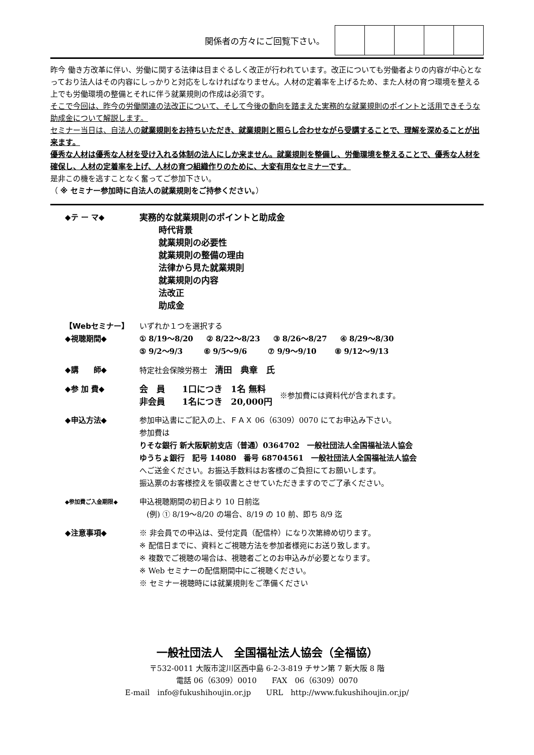関係者の方々にご回覧下さい。
昨今 働き方改革に伴い、労働に関する法律は目まぐるしく改正が行われています。改正についても労働者よりの内容が中心となっており法人はその内容にしっかりと対応をしなければなりません。人材の定着率を上げるため、また人材の育つ環境を整える上でも労働環境の整備とそれに伴う就業規則の作成は必須です。
そこで今回は、昨今の労働関連の法改正について、そして今後の動向を踏まえた実務的な就業規則のポイントと活用できそうな助成金について解説します。
セミナー当日は、自法人の就業規則をお持ちいただき、就業規則と照らし合わせながら受講することで、理解を深めることが出来ます。
優秀な人材は優秀な人材を受け入れる体制の法人にしか来ません。就業規則を整備し、労働環境を整えることで、優秀な人材を確保し、人材の定着率を上げ、人材の育つ組織作りのために、大変有用なセミナーです。
是非この機を逃すことなく奮ってご参加下さい。
（ ※ セミナー参加時に自法人の就業規則をご持参ください。）
| ◆テ ー マ◆ | 実務的な就業規則のポイントと助成金 時代背景 就業規則の必要性 就業規則の整備の理由 法律から見た就業規則 就業規則の内容 法改正 助成金 |
| 【Webセミナー】 ◆視聴期間◆ | いずれか１つを選択する ① 8/19～8/20 ② 8/22～8/23 ③ 8/26～8/27 ④ 8/29～8/30 ⑤ 9/2～9/3 ⑥ 9/5～9/6 ⑦ 9/9～9/10 ⑧ 9/12～9/13 |
| ◆講 師◆ | 特定社会保険労務士 清田 典章 氏 |
| ◆参 加 費◆ | 会 員 1口につき 1名 無料 非会員 1名につき 20,000円 ※参加費には資料代が含まれます。 |
| ◆申込方法◆ | 参加申込書にご記入の上、ＦＡＸ 06（6309）0070 にてお申込み下さい。 参加費は りそな銀行 新大阪駅前支店（普通）0364702 一般社団法人全国福祉法人協会 ゆうちょ銀行 記号 14080 番号 68704561 一般社団法人全国福祉法人協会 へご送金ください。お振込手数料はお客様のご負担にてお願いします。 振込票のお客様控えを領収書とさせていただきますのでご了承ください。 |
| ◆参加費ご入金期限◆ | 申込視聴期間の初日より 10 日前迄 (例) ① 8/19～8/20 の場合、8/19 の 10 前、即ち 8/9 迄 |
| ◆注意事項◆ | ※ 非会員での申込は、受付定員（配信枠）になり次第締め切ります。 ※ 配信日までに、資料とご視聴方法を参加者様宛にお送り致します。 ※ 複数でご視聴の場合は、視聴者ごとのお申込みが必要となります。 ※ Web セミナーの配信期間中にご視聴ください。 ※ セミナー視聴時には就業規則をご準備ください |
一般社団法人　全国福祉法人協会（全福協）
〒532-0011 大阪市淀川区西中島 6-2-3-819 チサン第 7 新大阪 8 階
電話 06（6309）0010　　FAX　06（6309）0070
E-mail　info@fukushihoujin.or.jp　　URL　http://www.fukushihoujin.or.jp/